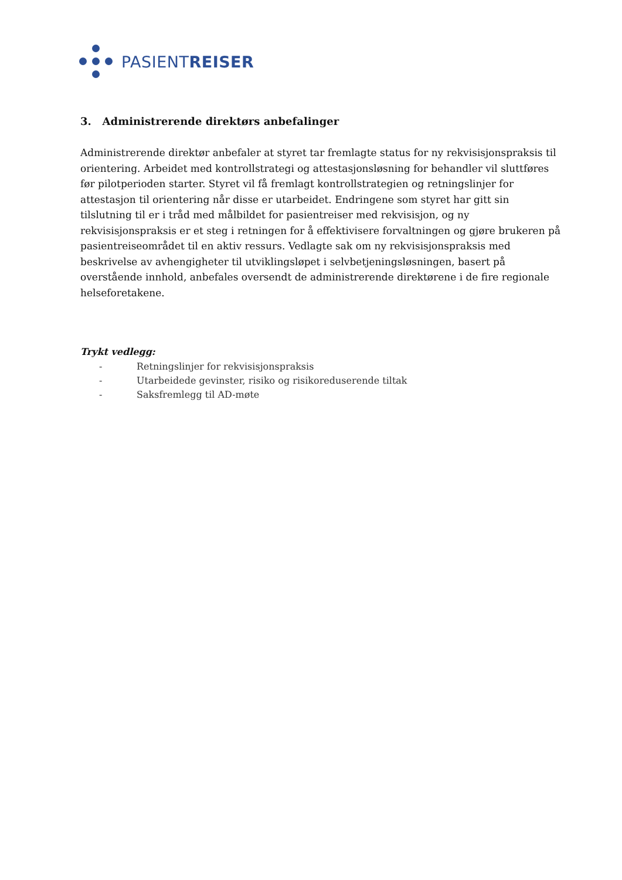PASIENTREISER
3. Administrerende direktørs anbefalinger
Administrerende direktør anbefaler at styret tar fremlagte status for ny rekvisisjonspraksis til orientering. Arbeidet med kontrollstrategi og attestasjonsløsning for behandler vil sluttføres før pilotperioden starter. Styret vil få fremlagt kontrollstrategien og retningslinjer for attestasjon til orientering når disse er utarbeidet. Endringene som styret har gitt sin tilslutning til er i tråd med målbildet for pasientreiser med rekvisisjon, og ny rekvisisjonspraksis er et steg i retningen for å effektivisere forvaltningen og gjøre brukeren på pasientreiseområdet til en aktiv ressurs. Vedlagte sak om ny rekvisisjonspraksis med beskrivelse av avhengigheter til utviklingsløpet i selvbetjeningsløsningen, basert på overstående innhold, anbefales oversendt de administrerende direktørene i de fire regionale helseforetakene.
Trykt vedlegg:
- Retningslinjer for rekvisisjonspraksis
- Utarbeidede gevinster, risiko og risikoreduserende tiltak
- Saksfremlegg til AD-møte